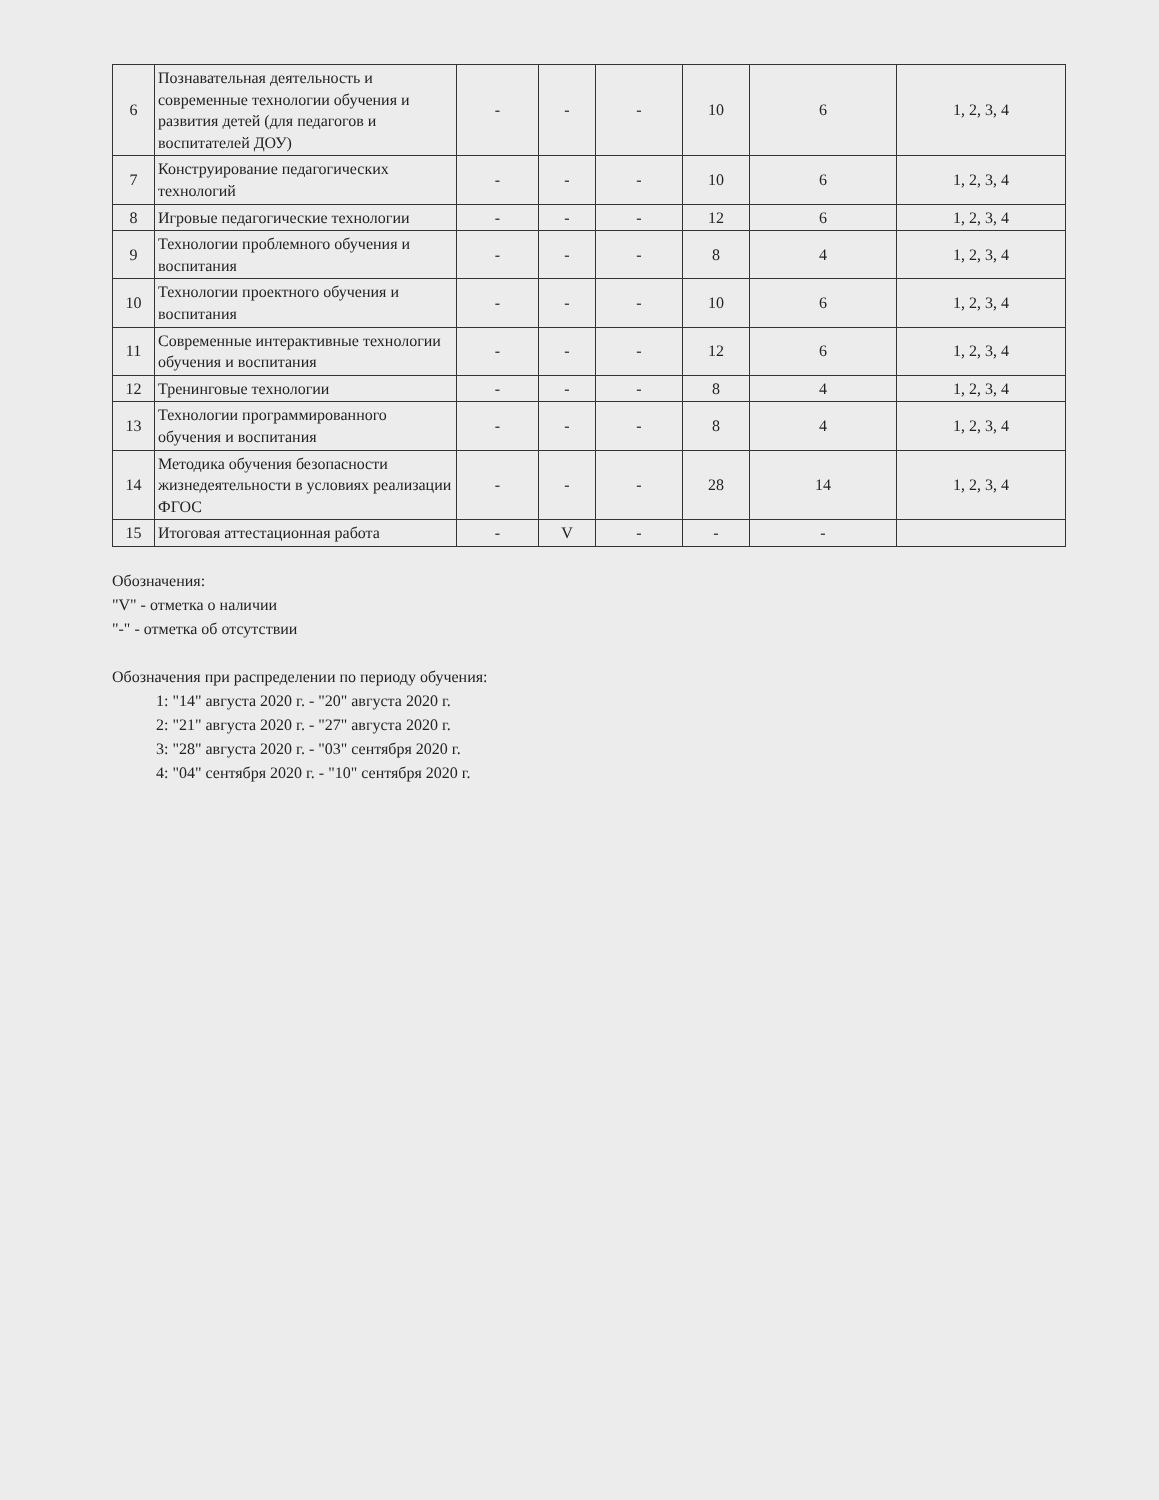| 6 | Познавательная деятельность и современные технологии обучения и развития детей (для педагогов и воспитателей ДОУ) | - | - | - | 10 | 6 | 1, 2, 3, 4 |
| 7 | Конструирование педагогических технологий | - | - | - | 10 | 6 | 1, 2, 3, 4 |
| 8 | Игровые педагогические технологии | - | - | - | 12 | 6 | 1, 2, 3, 4 |
| 9 | Технологии проблемного обучения и воспитания | - | - | - | 8 | 4 | 1, 2, 3, 4 |
| 10 | Технологии проектного обучения и воспитания | - | - | - | 10 | 6 | 1, 2, 3, 4 |
| 11 | Современные интерактивные технологии обучения и воспитания | - | - | - | 12 | 6 | 1, 2, 3, 4 |
| 12 | Тренинговые технологии | - | - | - | 8 | 4 | 1, 2, 3, 4 |
| 13 | Технологии программированного обучения и воспитания | - | - | - | 8 | 4 | 1, 2, 3, 4 |
| 14 | Методика обучения безопасности жизнедеятельности в условиях реализации ФГОС | - | - | - | 28 | 14 | 1, 2, 3, 4 |
| 15 | Итоговая аттестационная работа | - | V | - | - | - | |
Обозначения:
"V" - отметка о наличии
"-" - отметка об отсутствии
Обозначения при распределении по периоду обучения:
1: "14" августа 2020 г. - "20" августа 2020 г.
2: "21" августа 2020 г. - "27" августа 2020 г.
3: "28" августа 2020 г. - "03" сентября 2020 г.
4: "04" сентября 2020 г. - "10" сентября 2020 г.